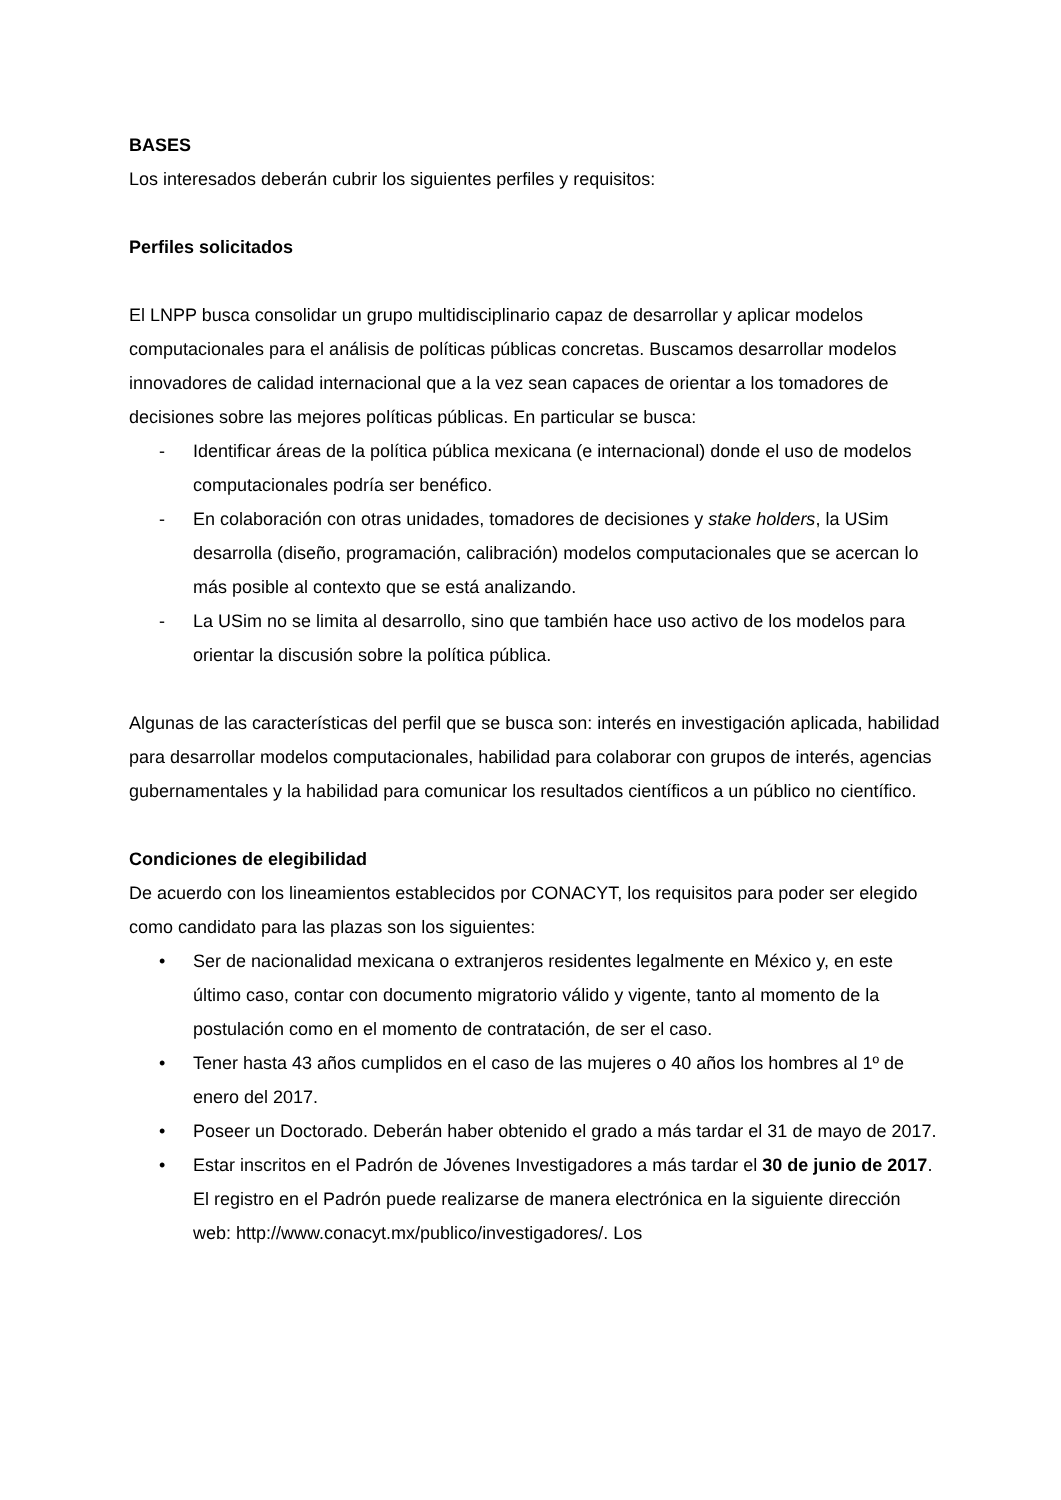BASES
Los interesados deberán cubrir los siguientes perfiles y requisitos:
Perfiles solicitados
El LNPP busca consolidar un grupo multidisciplinario capaz de desarrollar y aplicar modelos computacionales para el análisis de políticas públicas concretas. Buscamos desarrollar modelos innovadores de calidad internacional que a la vez sean capaces de orientar a los tomadores de decisiones sobre las mejores políticas públicas. En particular se busca:
- Identificar áreas de la política pública mexicana (e internacional) donde el uso de modelos computacionales podría ser benéfico.
- En colaboración con otras unidades, tomadores de decisiones y stake holders, la USim desarrolla (diseño, programación, calibración) modelos computacionales que se acercan lo más posible al contexto que se está analizando.
- La USim no se limita al desarrollo, sino que también hace uso activo de los modelos para orientar la discusión sobre la política pública.
Algunas de las características del perfil que se busca son: interés en investigación aplicada, habilidad para desarrollar modelos computacionales, habilidad para colaborar con grupos de interés, agencias gubernamentales y la habilidad para comunicar los resultados científicos a un público no científico.
Condiciones de elegibilidad
De acuerdo con los lineamientos establecidos por CONACYT, los requisitos para poder ser elegido como candidato para las plazas son los siguientes:
• Ser de nacionalidad mexicana o extranjeros residentes legalmente en México y, en este último caso, contar con documento migratorio válido y vigente, tanto al momento de la postulación como en el momento de contratación, de ser el caso.
• Tener hasta 43 años cumplidos en el caso de las mujeres o 40 años los hombres al 1º de enero del 2017.
• Poseer un Doctorado. Deberán haber obtenido el grado a más tardar el 31 de mayo de 2017.
• Estar inscritos en el Padrón de Jóvenes Investigadores a más tardar el 30 de junio de 2017. El registro en el Padrón puede realizarse de manera electrónica en la siguiente dirección web: http://www.conacyt.mx/publico/investigadores/. Los